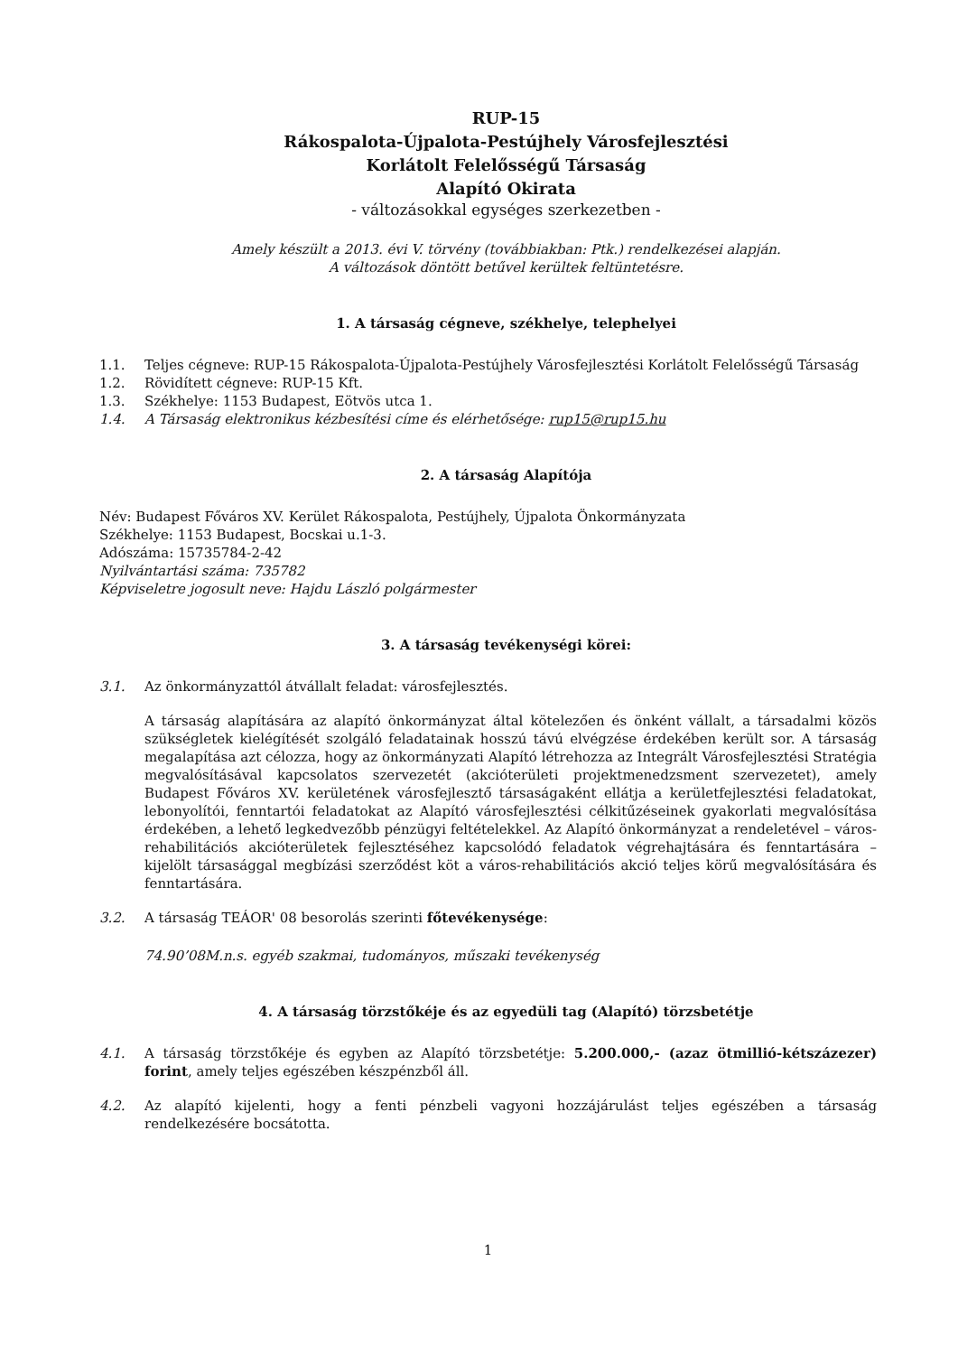RUP-15
Rákospalota-Újpalota-Pestújhely Városfejlesztési
Korlátolt Felelősségű Társaság
Alapító Okirata
- változásokkal egységes szerkezetben -
Amely készült a 2013. évi V. törvény (továbbiakban: Ptk.) rendelkezései alapján.
A változások döntött betűvel kerültek feltüntetésre.
1. A társaság cégneve, székhelye, telephelyei
1.1. Teljes cégneve: RUP-15 Rákospalota-Újpalota-Pestújhely Városfejlesztési Korlátolt Felelősségű Társaság
1.2. Rövidített cégneve: RUP-15 Kft.
1.3. Székhelye: 1153 Budapest, Eötvös utca 1.
1.4. A Társaság elektronikus kézbesítési címe és elérhetősége: rup15@rup15.hu
2. A társaság Alapítója
Név: Budapest Főváros XV. Kerület Rákospalota, Pestújhely, Újpalota Önkormányzata
Székhelye: 1153 Budapest, Bocskai u.1-3.
Adószáma: 15735784-2-42
Nyilvántartási száma: 735782
Képviseletre jogosult neve: Hajdu László polgármester
3. A társaság tevékenységi körei:
3.1. Az önkormányzattól átvállalt feladat: városfejlesztés.
A társaság alapítására az alapító önkormányzat által kötelezően és önként vállalt, a társadalmi közös szükségletek kielégítését szolgáló feladatainak hosszú távú elvégzése érdekében került sor. A társaság megalapítása azt célozza, hogy az önkormányzati Alapító létrehozza az Integrált Városfejlesztési Stratégia megvalósításával kapcsolatos szervezetét (akcióterületi projektmenedzsment szervezetet), amely Budapest Főváros XV. kerületének városfejlesztő társaságaként ellátja a kerületfejlesztési feladatokat, lebonyolítói, fenntartói feladatokat az Alapító városfejlesztési célkitűzéseinek gyakorlati megvalósítása érdekében, a lehető legkedvezőbb pénzügyi feltételekkel. Az Alapító önkormányzat a rendeletével – város-rehabilitációs akcióterületek fejlesztéséhez kapcsolódó feladatok végrehajtására és fenntartására – kijelölt társasággal megbízási szerződést köt a város-rehabilitációs akció teljes körű megvalósítására és fenntartására.
3.2. A társaság TEÁOR' 08 besorolás szerinti főtevékenysége:
74.90’08M.n.s. egyéb szakmai, tudományos, műszaki tevékenység
4. A társaság törzstőkéje és az egyedüli tag (Alapító) törzsbetétje
4.1. A társaság törzstőkéje és egyben az Alapító törzsbetétje: 5.200.000,- (azaz ötmillió-kétszázezer) forint, amely teljes egészében készpénzből áll.
4.2. Az alapító kijelenti, hogy a fenti pénzbeli vagyoni hozzájárulást teljes egészében a társaság rendelkezésére bocsátotta.
1